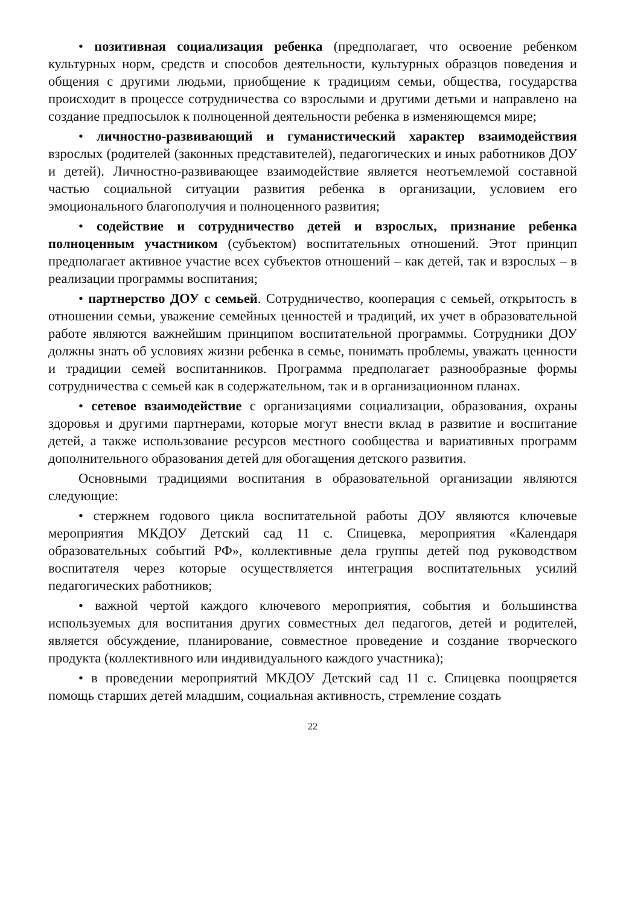• позитивная социализация ребенка (предполагает, что освоение ребенком культурных норм, средств и способов деятельности, культурных образцов поведения и общения с другими людьми, приобщение к традициям семьи, общества, государства происходит в процессе сотрудничества со взрослыми и другими детьми и направлено на создание предпосылок к полноценной деятельности ребенка в изменяющемся мире;
• личностно-развивающий и гуманистический характер взаимодействия взрослых (родителей (законных представителей), педагогических и иных работников ДОУ и детей). Личностно-развивающее взаимодействие является неотъемлемой составной частью социальной ситуации развития ребенка в организации, условием его эмоционального благополучия и полноценного развития;
• содействие и сотрудничество детей и взрослых, признание ребенка полноценным участником (субъектом) воспитательных отношений. Этот принцип предполагает активное участие всех субъектов отношений – как детей, так и взрослых – в реализации программы воспитания;
• партнерство ДОУ с семьей. Сотрудничество, кооперация с семьей, открытость в отношении семьи, уважение семейных ценностей и традиций, их учет в образовательной работе являются важнейшим принципом воспитательной программы. Сотрудники ДОУ должны знать об условиях жизни ребенка в семье, понимать проблемы, уважать ценности и традиции семей воспитанников. Программа предполагает разнообразные формы сотрудничества с семьей как в содержательном, так и в организационном планах.
• сетевое взаимодействие с организациями социализации, образования, охраны здоровья и другими партнерами, которые могут внести вклад в развитие и воспитание детей, а также использование ресурсов местного сообщества и вариативных программ дополнительного образования детей для обогащения детского развития.
Основными традициями воспитания в образовательной организации являются следующие:
• стержнем годового цикла воспитательной работы ДОУ являются ключевые мероприятия МКДОУ Детский сад 11 с. Спицевка, мероприятия «Календаря образовательных событий РФ», коллективные дела группы детей под руководством воспитателя через которые осуществляется интеграция воспитательных усилий педагогических работников;
• важной чертой каждого ключевого мероприятия, события и большинства используемых для воспитания других совместных дел педагогов, детей и родителей, является обсуждение, планирование, совместное проведение и создание творческого продукта (коллективного или индивидуального каждого участника);
• в проведении мероприятий МКДОУ Детский сад 11 с. Спицевка поощряется помощь старших детей младшим, социальная активность, стремление создать
22